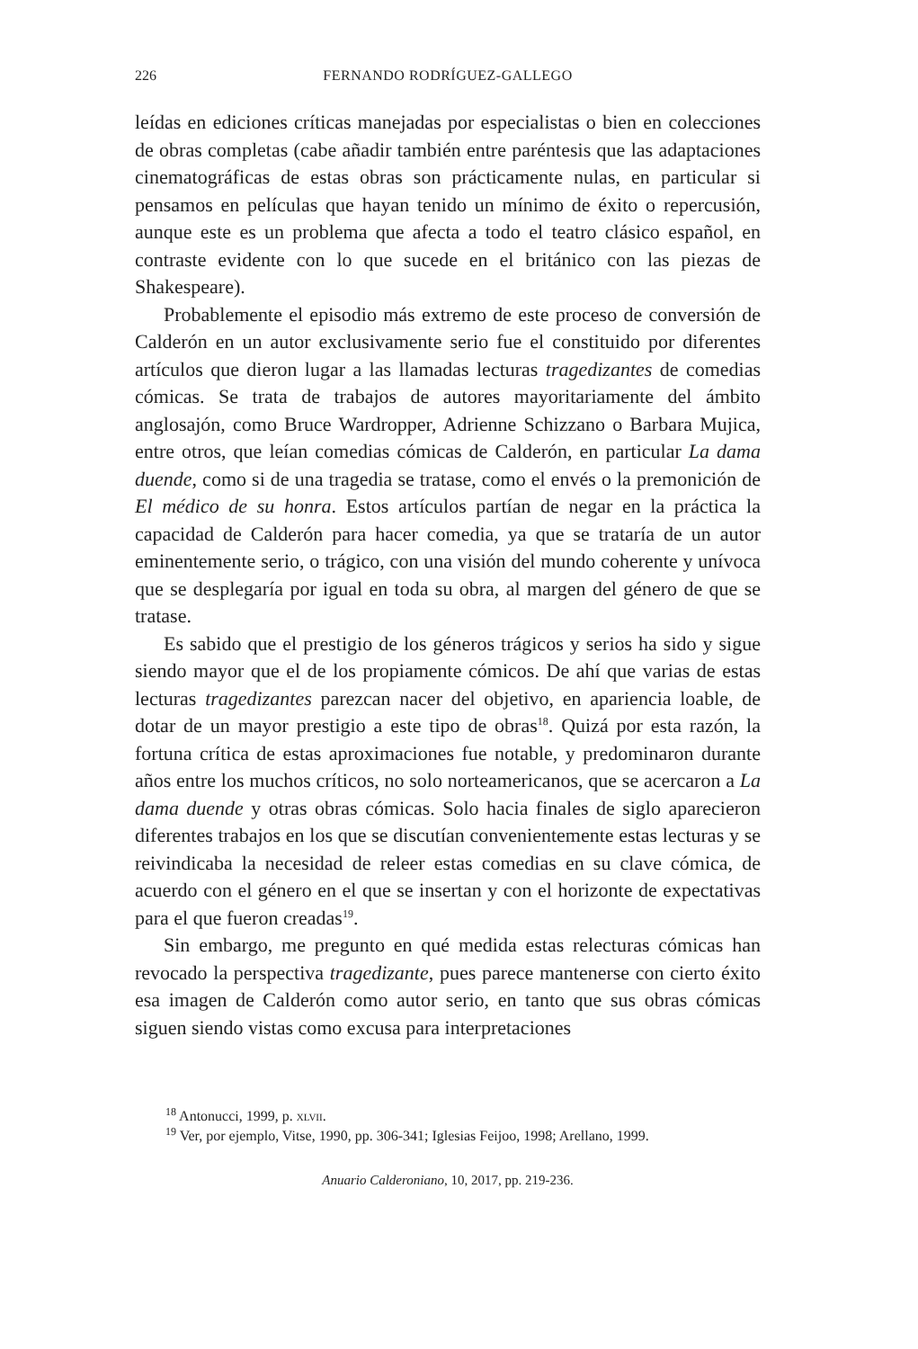226 FERNANDO RODRÍGUEZ-GALLEGO
leídas en ediciones críticas manejadas por especialistas o bien en colecciones de obras completas (cabe añadir también entre paréntesis que las adaptaciones cinematográficas de estas obras son prácticamente nulas, en particular si pensamos en películas que hayan tenido un mínimo de éxito o repercusión, aunque este es un problema que afecta a todo el teatro clásico español, en contraste evidente con lo que sucede en el británico con las piezas de Shakespeare).
Probablemente el episodio más extremo de este proceso de conversión de Calderón en un autor exclusivamente serio fue el constituido por diferentes artículos que dieron lugar a las llamadas lecturas tragedizantes de comedias cómicas. Se trata de trabajos de autores mayoritariamente del ámbito anglosajón, como Bruce Wardropper, Adrienne Schizzano o Barbara Mujica, entre otros, que leían comedias cómicas de Calderón, en particular La dama duende, como si de una tragedia se tratase, como el envés o la premonición de El médico de su honra. Estos artículos partían de negar en la práctica la capacidad de Calderón para hacer comedia, ya que se trataría de un autor eminentemente serio, o trágico, con una visión del mundo coherente y unívoca que se desplegaría por igual en toda su obra, al margen del género de que se tratase.
Es sabido que el prestigio de los géneros trágicos y serios ha sido y sigue siendo mayor que el de los propiamente cómicos. De ahí que varias de estas lecturas tragedizantes parezcan nacer del objetivo, en apariencia loable, de dotar de un mayor prestigio a este tipo de obras<sup>18</sup>. Quizá por esta razón, la fortuna crítica de estas aproximaciones fue notable, y predominaron durante años entre los muchos críticos, no solo norteamericanos, que se acercaron a La dama duende y otras obras cómicas. Solo hacia finales de siglo aparecieron diferentes trabajos en los que se discutían convenientemente estas lecturas y se reivindicaba la necesidad de releer estas comedias en su clave cómica, de acuerdo con el género en el que se insertan y con el horizonte de expectativas para el que fueron creadas<sup>19</sup>.
Sin embargo, me pregunto en qué medida estas relecturas cómicas han revocado la perspectiva tragedizante, pues parece mantenerse con cierto éxito esa imagen de Calderón como autor serio, en tanto que sus obras cómicas siguen siendo vistas como excusa para interpretaciones
<sup>18</sup> Antonucci, 1999, p. xlvii.
<sup>19</sup> Ver, por ejemplo, Vitse, 1990, pp. 306-341; Iglesias Feijoo, 1998; Arellano, 1999.
Anuario Calderoniano, 10, 2017, pp. 219-236.